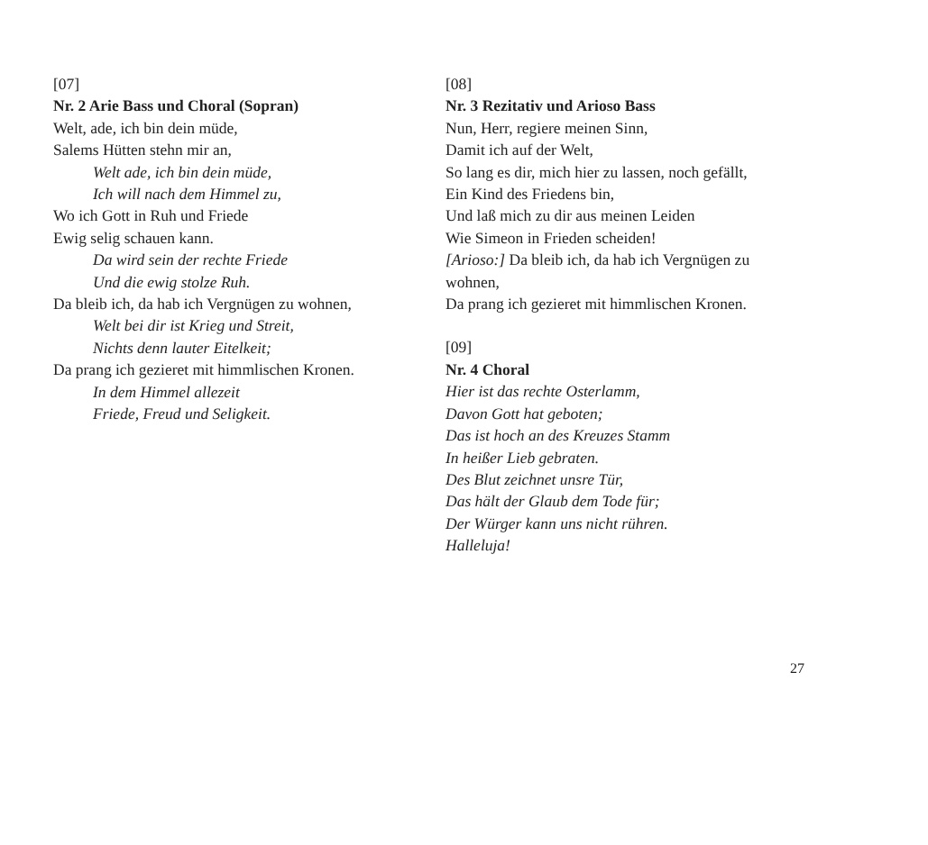[07]
Nr. 2 Arie Bass und Choral (Sopran)
Welt, ade, ich bin dein müde,
Salems Hütten stehn mir an,
Welt ade, ich bin dein müde,
Ich will nach dem Himmel zu,
Wo ich Gott in Ruh und Friede
Ewig selig schauen kann.
Da wird sein der rechte Friede
Und die ewig stolze Ruh.
Da bleib ich, da hab ich Vergnügen zu wohnen,
Welt bei dir ist Krieg und Streit,
Nichts denn lauter Eitelkeit;
Da prang ich gezieret mit himmlischen Kronen.
In dem Himmel allezeit
Friede, Freud und Seligkeit.
[08]
Nr. 3 Rezitativ und Arioso Bass
Nun, Herr, regiere meinen Sinn,
Damit ich auf der Welt,
So lang es dir, mich hier zu lassen, noch gefällt,
Ein Kind des Friedens bin,
Und laß mich zu dir aus meinen Leiden
Wie Simeon in Frieden scheiden!
[Arioso:] Da bleib ich, da hab ich Vergnügen zu wohnen,
Da prang ich gezieret mit himmlischen Kronen.
[09]
Nr. 4 Choral
Hier ist das rechte Osterlamm,
Davon Gott hat geboten;
Das ist hoch an des Kreuzes Stamm
In heißer Lieb gebraten.
Des Blut zeichnet unsre Tür,
Das hält der Glaub dem Tode für;
Der Würger kann uns nicht rühren.
Halleluja!
27